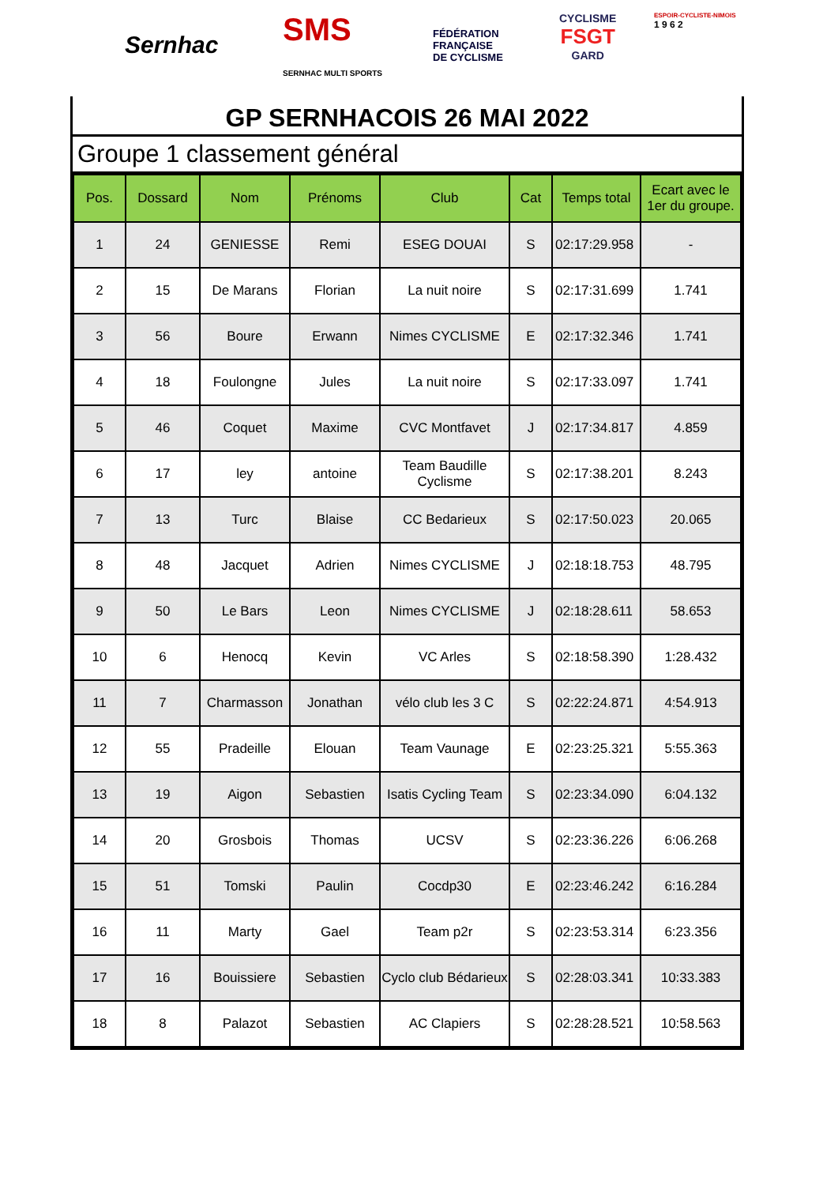Sernhac
SMS
SERNHAC MULTI SPORTS
FÉDÉRATION
FRANÇAISE
DE CYCLISME
CYCLISME
FSGT
GARD
ESPOIR-CYCLISTE-NIMOIS
1 9 6 2
GP SERNHACOIS 26 MAI 2022
Groupe 1 classement général
| Pos. | Dossard | Nom | Prénoms | Club | Cat | Temps total | Ecart avec le 1er du groupe. |
| --- | --- | --- | --- | --- | --- | --- | --- |
| 1 | 24 | GENIESSE | Remi | ESEG DOUAI | S | 02:17:29.958 | - |
| 2 | 15 | De Marans | Florian | La nuit noire | S | 02:17:31.699 | 1.741 |
| 3 | 56 | Boure | Erwann | Nimes CYCLISME | E | 02:17:32.346 | 1.741 |
| 4 | 18 | Foulongne | Jules | La nuit noire | S | 02:17:33.097 | 1.741 |
| 5 | 46 | Coquet | Maxime | CVC Montfavet | J | 02:17:34.817 | 4.859 |
| 6 | 17 | ley | antoine | Team Baudille Cyclisme | S | 02:17:38.201 | 8.243 |
| 7 | 13 | Turc | Blaise | CC Bedarieux | S | 02:17:50.023 | 20.065 |
| 8 | 48 | Jacquet | Adrien | Nimes CYCLISME | J | 02:18:18.753 | 48.795 |
| 9 | 50 | Le Bars | Leon | Nimes CYCLISME | J | 02:18:28.611 | 58.653 |
| 10 | 6 | Henocq | Kevin | VC Arles | S | 02:18:58.390 | 1:28.432 |
| 11 | 7 | Charmasson | Jonathan | vélo club les 3 C | S | 02:22:24.871 | 4:54.913 |
| 12 | 55 | Pradeille | Elouan | Team Vaunage | E | 02:23:25.321 | 5:55.363 |
| 13 | 19 | Aigon | Sebastien | Isatis Cycling Team | S | 02:23:34.090 | 6:04.132 |
| 14 | 20 | Grosbois | Thomas | UCSV | S | 02:23:36.226 | 6:06.268 |
| 15 | 51 | Tomski | Paulin | Cocdp30 | E | 02:23:46.242 | 6:16.284 |
| 16 | 11 | Marty | Gael | Team p2r | S | 02:23:53.314 | 6:23.356 |
| 17 | 16 | Bouissiere | Sebastien | Cyclo club Bédarieux | S | 02:28:03.341 | 10:33.383 |
| 18 | 8 | Palazot | Sebastien | AC Clapiers | S | 02:28:28.521 | 10:58.563 |